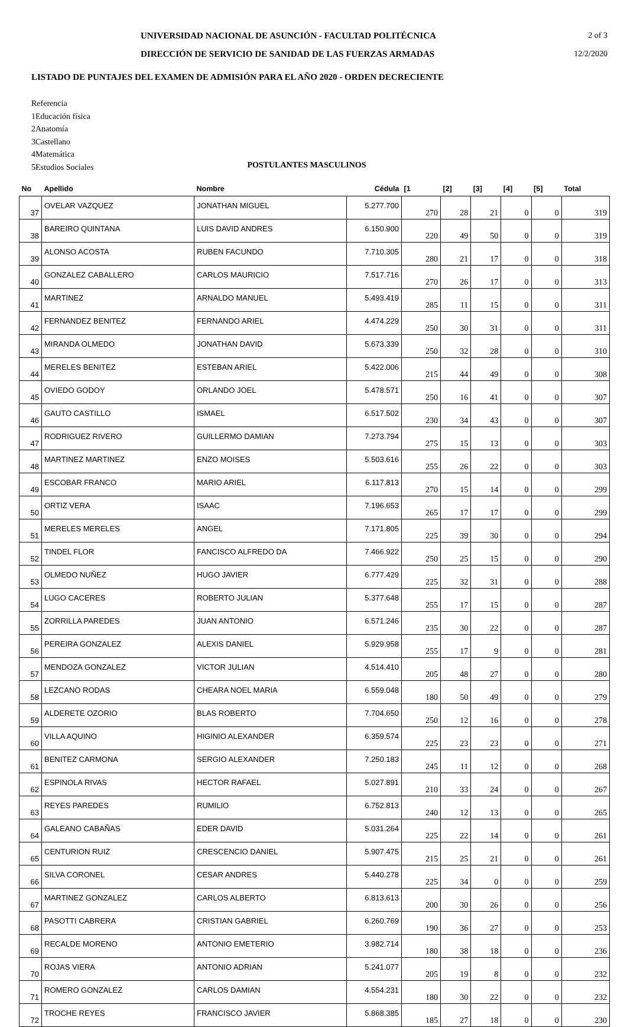UNIVERSIDAD NACIONAL DE ASUNCIÓN - FACULTAD POLITÉCNICA 2 of 3
DIRECCIÓN DE SERVICIO DE SANIDAD DE LAS FUERZAS ARMADAS 12/2/2020
LISTADO DE PUNTAJES DEL EXAMEN DE ADMISIÓN PARA EL AÑO 2020 - ORDEN DECRECIENTE
Referencia
1Educación física
2Anatomía
3Castellano
4Matemática
5Estudios Sociales
POSTULANTES MASCULINOS
| No | Apellido | Nombre | Cédula | [1 | [2] | [3] | [4] | [5] | Total |
| --- | --- | --- | --- | --- | --- | --- | --- | --- | --- |
| 37 | OVELAR VAZQUEZ | JONATHAN MIGUEL | 5.277.700 | 270 | 28 | 21 | 0 | 0 | 319 |
| 38 | BAREIRO QUINTANA | LUIS DAVID ANDRES | 6.150.900 | 220 | 49 | 50 | 0 | 0 | 319 |
| 39 | ALONSO ACOSTA | RUBEN FACUNDO | 7.710.305 | 280 | 21 | 17 | 0 | 0 | 318 |
| 40 | GONZALEZ CABALLERO | CARLOS MAURICIO | 7.517.716 | 270 | 26 | 17 | 0 | 0 | 313 |
| 41 | MARTINEZ | ARNALDO MANUEL | 5.493.419 | 285 | 11 | 15 | 0 | 0 | 311 |
| 42 | FERNANDEZ BENITEZ | FERNANDO ARIEL | 4.474.229 | 250 | 30 | 31 | 0 | 0 | 311 |
| 43 | MIRANDA OLMEDO | JONATHAN DAVID | 5.673.339 | 250 | 32 | 28 | 0 | 0 | 310 |
| 44 | MERELES BENITEZ | ESTEBAN ARIEL | 5.422.006 | 215 | 44 | 49 | 0 | 0 | 308 |
| 45 | OVIEDO GODOY | ORLANDO JOEL | 5.478.571 | 250 | 16 | 41 | 0 | 0 | 307 |
| 46 | GAUTO CASTILLO | ISMAEL | 6.517.502 | 230 | 34 | 43 | 0 | 0 | 307 |
| 47 | RODRIGUEZ RIVERO | GUILLERMO DAMIAN | 7.273.794 | 275 | 15 | 13 | 0 | 0 | 303 |
| 48 | MARTINEZ MARTINEZ | ENZO MOISES | 5.503.616 | 255 | 26 | 22 | 0 | 0 | 303 |
| 49 | ESCOBAR FRANCO | MARIO ARIEL | 6.117.813 | 270 | 15 | 14 | 0 | 0 | 299 |
| 50 | ORTIZ VERA | ISAAC | 7.196.653 | 265 | 17 | 17 | 0 | 0 | 299 |
| 51 | MERELES MERELES | ANGEL | 7.171.805 | 225 | 39 | 30 | 0 | 0 | 294 |
| 52 | TINDEL FLOR | FANCISCO ALFREDO DA | 7.466.922 | 250 | 25 | 15 | 0 | 0 | 290 |
| 53 | OLMEDO NUÑEZ | HUGO JAVIER | 6.777.429 | 225 | 32 | 31 | 0 | 0 | 288 |
| 54 | LUGO CACERES | ROBERTO JULIAN | 5.377.648 | 255 | 17 | 15 | 0 | 0 | 287 |
| 55 | ZORRILLA PAREDES | JUAN ANTONIO | 6.571.246 | 235 | 30 | 22 | 0 | 0 | 287 |
| 56 | PEREIRA GONZALEZ | ALEXIS DANIEL | 5.929.958 | 255 | 17 | 9 | 0 | 0 | 281 |
| 57 | MENDOZA GONZALEZ | VICTOR JULIAN | 4.514.410 | 205 | 48 | 27 | 0 | 0 | 280 |
| 58 | LEZCANO RODAS | CHEARA NOEL MARIA | 6.559.048 | 180 | 50 | 49 | 0 | 0 | 279 |
| 59 | ALDERETE OZORIO | BLAS ROBERTO | 7.704.650 | 250 | 12 | 16 | 0 | 0 | 278 |
| 60 | VILLA AQUINO | HIGINIO ALEXANDER | 6.359.574 | 225 | 23 | 23 | 0 | 0 | 271 |
| 61 | BENITEZ CARMONA | SERGIO ALEXANDER | 7.250.183 | 245 | 11 | 12 | 0 | 0 | 268 |
| 62 | ESPINOLA RIVAS | HECTOR RAFAEL | 5.027.891 | 210 | 33 | 24 | 0 | 0 | 267 |
| 63 | REYES PAREDES | RUMILIO | 6.752.813 | 240 | 12 | 13 | 0 | 0 | 265 |
| 64 | GALEANO CABAÑAS | EDER DAVID | 5.031.264 | 225 | 22 | 14 | 0 | 0 | 261 |
| 65 | CENTURION RUIZ | CRESCENCIO DANIEL | 5.907.475 | 215 | 25 | 21 | 0 | 0 | 261 |
| 66 | SILVA CORONEL | CESAR ANDRES | 5.440.278 | 225 | 34 | 0 | 0 | 0 | 259 |
| 67 | MARTINEZ GONZALEZ | CARLOS ALBERTO | 6.813.613 | 200 | 30 | 26 | 0 | 0 | 256 |
| 68 | PASOTTI CABRERA | CRISTIAN GABRIEL | 6.260.769 | 190 | 36 | 27 | 0 | 0 | 253 |
| 69 | RECALDE MORENO | ANTONIO EMETERIO | 3.982.714 | 180 | 38 | 18 | 0 | 0 | 236 |
| 70 | ROJAS VIERA | ANTONIO ADRIAN | 5.241.077 | 205 | 19 | 8 | 0 | 0 | 232 |
| 71 | ROMERO GONZALEZ | CARLOS DAMIAN | 4.554.231 | 180 | 30 | 22 | 0 | 0 | 232 |
| 72 | TROCHE REYES | FRANCISCO JAVIER | 5.868.385 | 185 | 27 | 18 | 0 | 0 | 230 |